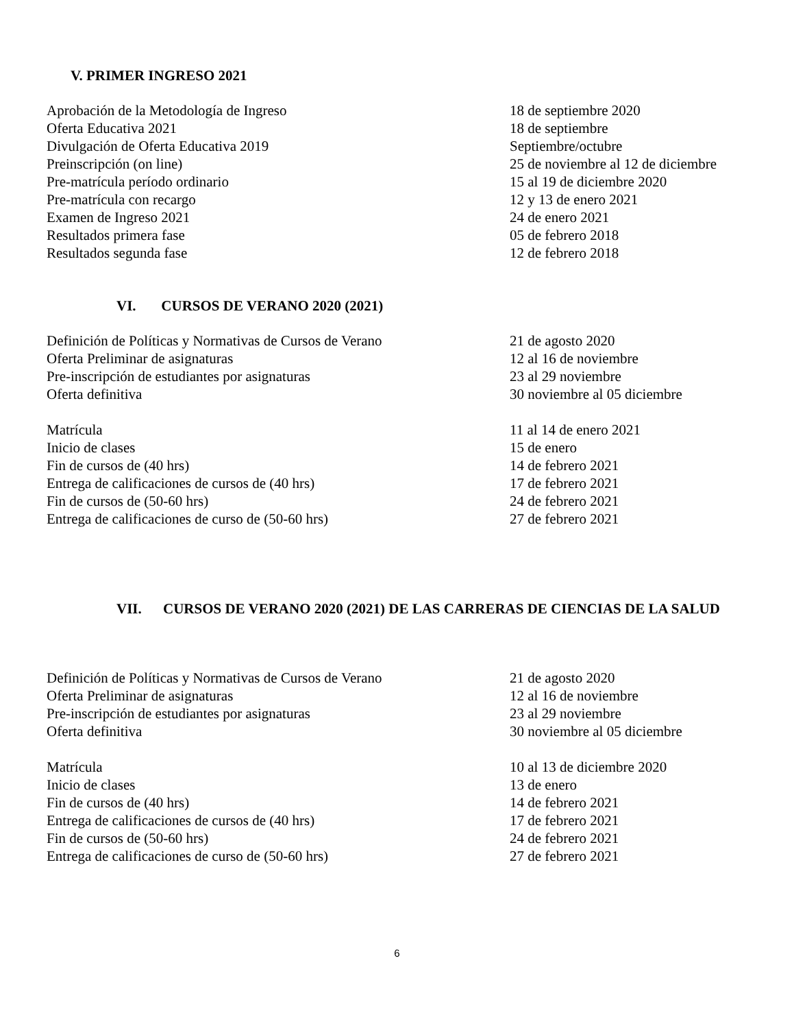V. PRIMER INGRESO 2021
| Aprobación de la Metodología de Ingreso | 18 de septiembre 2020 |
| Oferta Educativa 2021 | 18 de septiembre |
| Divulgación de Oferta Educativa 2019 | Septiembre/octubre |
| Preinscripción (on line) | 25 de noviembre al 12 de diciembre |
| Pre-matrícula período ordinario | 15 al 19 de diciembre 2020 |
| Pre-matrícula con recargo | 12 y 13 de enero 2021 |
| Examen de Ingreso 2021 | 24 de enero 2021 |
| Resultados primera fase | 05 de febrero 2018 |
| Resultados segunda fase | 12 de febrero 2018 |
VI. CURSOS DE VERANO 2020 (2021)
| Definición de Políticas y Normativas de Cursos de Verano | 21 de agosto 2020 |
| Oferta Preliminar de asignaturas | 12 al 16 de noviembre |
| Pre-inscripción de estudiantes por asignaturas | 23 al 29 noviembre |
| Oferta definitiva | 30 noviembre al 05 diciembre |
| Matrícula | 11 al 14 de enero 2021 |
| Inicio de clases | 15 de enero |
| Fin de cursos de (40 hrs) | 14 de febrero 2021 |
| Entrega de calificaciones de cursos de (40 hrs) | 17 de febrero 2021 |
| Fin de cursos de (50-60 hrs) | 24 de febrero 2021 |
| Entrega de calificaciones de curso de (50-60 hrs) | 27 de febrero 2021 |
VII. CURSOS DE VERANO 2020 (2021) DE LAS CARRERAS DE CIENCIAS DE LA SALUD
| Definición de Políticas y Normativas de Cursos de Verano | 21 de agosto 2020 |
| Oferta Preliminar de asignaturas | 12 al 16 de noviembre |
| Pre-inscripción de estudiantes por asignaturas | 23 al 29 noviembre |
| Oferta definitiva | 30 noviembre al 05 diciembre |
| Matrícula | 10 al 13 de diciembre 2020 |
| Inicio de clases | 13 de enero |
| Fin de cursos de (40 hrs) | 14 de febrero 2021 |
| Entrega de calificaciones de cursos de (40 hrs) | 17 de febrero 2021 |
| Fin de cursos de (50-60 hrs) | 24 de febrero 2021 |
| Entrega de calificaciones de curso de (50-60 hrs) | 27 de febrero 2021 |
6